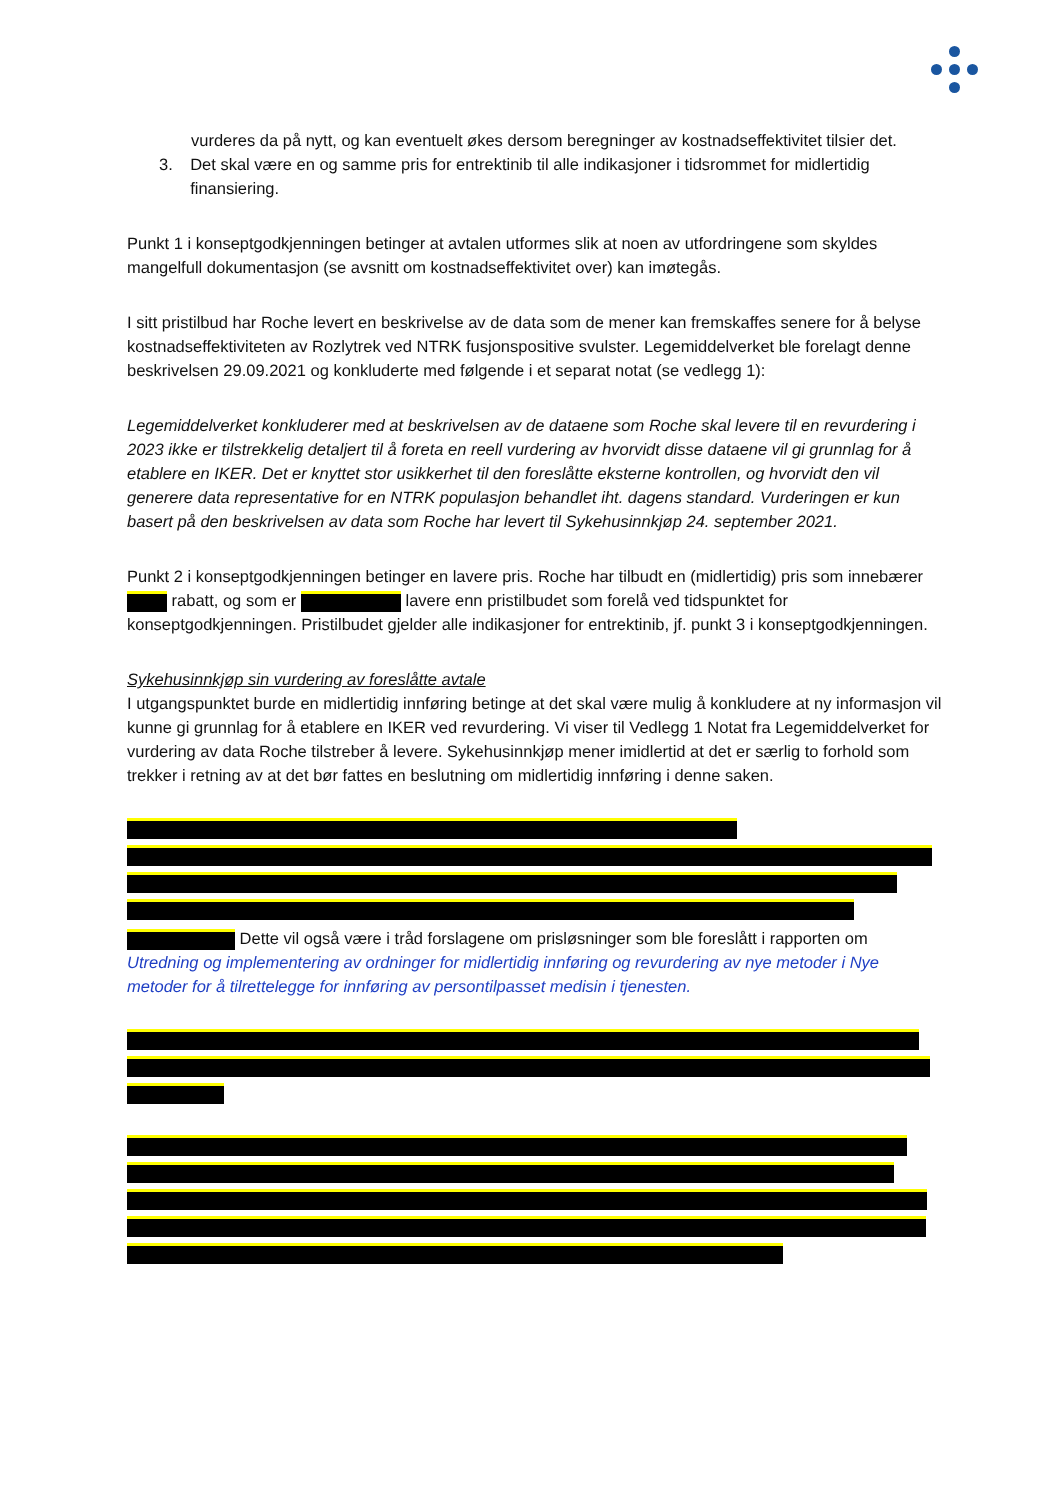vurderes da på nytt, og kan eventuelt økes dersom beregninger av kostnadseffektivitet tilsier det.
3. Det skal være en og samme pris for entrektinib til alle indikasjoner i tidsrommet for midlertidig finansiering.
Punkt 1 i konseptgodkjenningen betinger at avtalen utformes slik at noen av utfordringene som skyldes mangelfull dokumentasjon (se avsnitt om kostnadseffektivitet over) kan imøtegås.
I sitt pristilbud har Roche levert en beskrivelse av de data som de mener kan fremskaffes senere for å belyse kostnadseffektiviteten av Rozlytrek ved NTRK fusjonspositive svulster. Legemiddelverket ble forelagt denne beskrivelsen 29.09.2021 og konkluderte med følgende i et separat notat (se vedlegg 1):
Legemiddelverket konkluderer med at beskrivelsen av de dataene som Roche skal levere til en revurdering i 2023 ikke er tilstrekkelig detaljert til å foreta en reell vurdering av hvorvidt disse dataene vil gi grunnlag for å etablere en IKER. Det er knyttet stor usikkerhet til den foreslåtte eksterne kontrollen, og hvorvidt den vil generere data representative for en NTRK populasjon behandlet iht. dagens standard. Vurderingen er kun basert på den beskrivelsen av data som Roche har levert til Sykehusinnkjøp 24. september 2021.
Punkt 2 i konseptgodkjenningen betinger en lavere pris. Roche har tilbudt en (midlertidig) pris som innebærer rabatt, og som er lavere enn pristilbudet som forelå ved tidspunktet for konseptgodkjenningen. Pristilbudet gjelder alle indikasjoner for entrektinib, jf. punkt 3 i konseptgodkjenningen.
Sykehusinnkjøp sin vurdering av foreslåtte avtale
I utgangspunktet burde en midlertidig innføring betinge at det skal være mulig å konkludere at ny informasjon vil kunne gi grunnlag for å etablere en IKER ved revurdering. Vi viser til Vedlegg 1 Notat fra Legemiddelverket for vurdering av data Roche tilstreber å levere. Sykehusinnkjøp mener imidlertid at det er særlig to forhold som trekker i retning av at det bør fattes en beslutning om midlertidig innføring i denne saken.
Dette vil også være i tråd forslagene om prisløsninger som ble foreslått i rapporten om Utredning og implementering av ordninger for midlertidig innføring og revurdering av nye metoder i Nye metoder for å tilrettelegge for innføring av persontilpasset medisin i tjenesten.